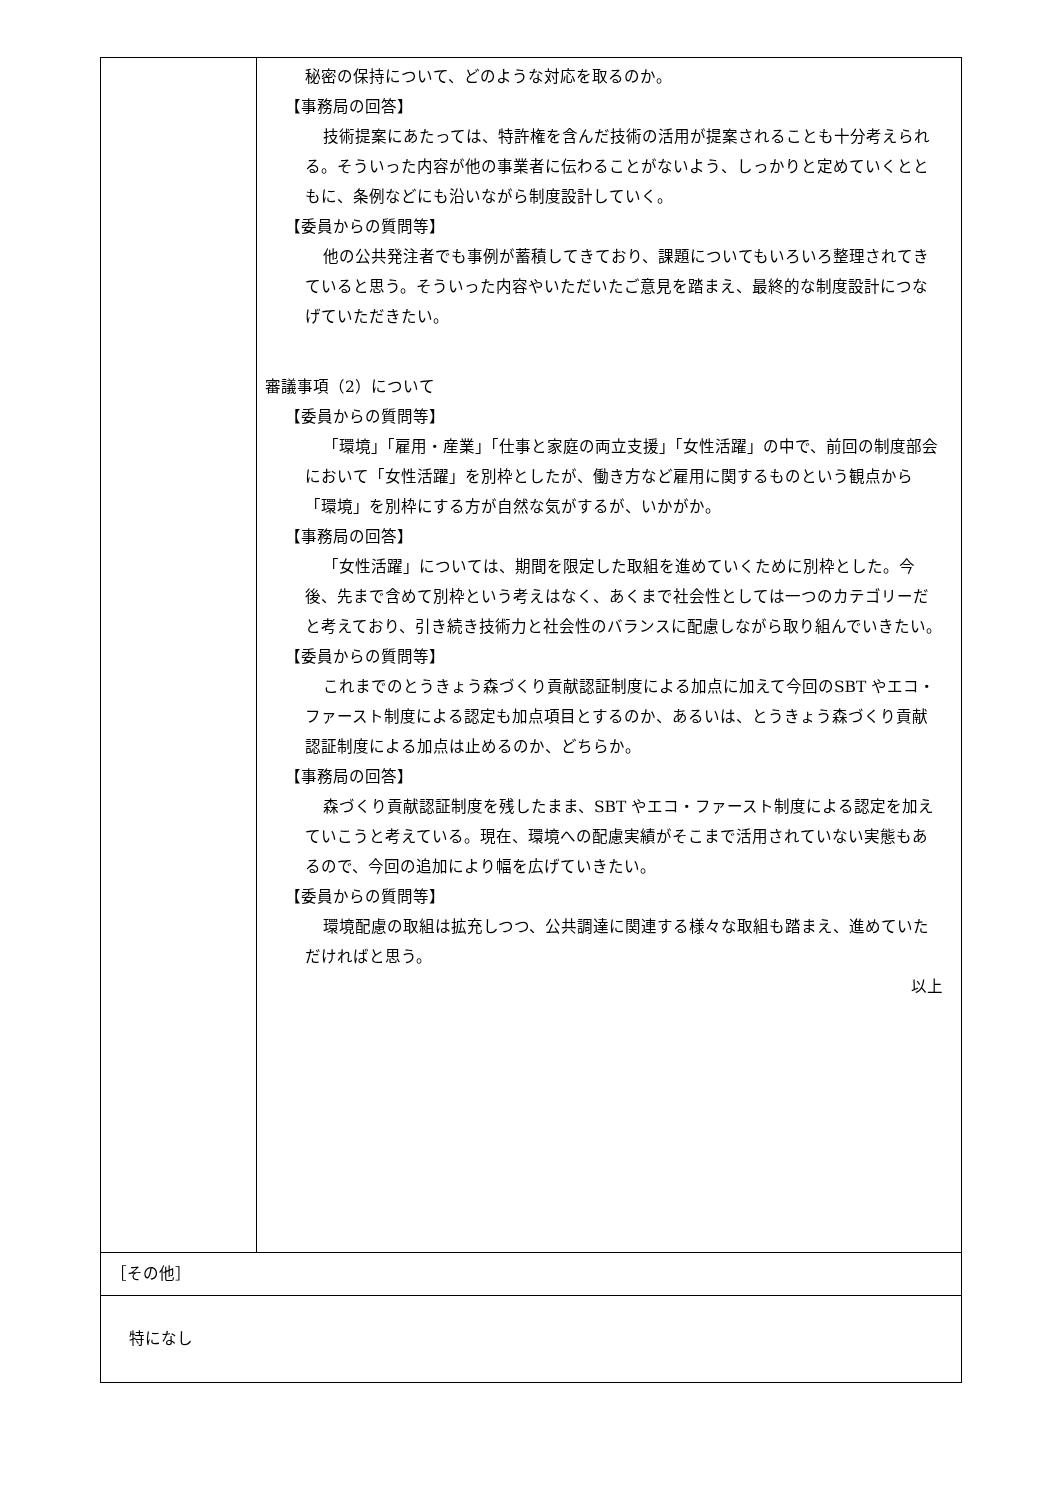| | 秘密の保持について、どのような対応を取るのか。 【事務局の回答】 技術提案にあたっては、特許権を含んだ技術の活用が提案されることも十分考えられる。そういった内容が他の事業者に伝わることがないよう、しっかりと定めていくとともに、条例などにも沿いながら制度設計していく。 【委員からの質問等】 他の公共発注者でも事例が蓄積してきており、課題についてもいろいろ整理されてきていると思う。そういった内容やいただいたご意見を踏まえ、最終的な制度設計につなげていただきたい。 審議事項（2）について 【委員からの質問等】 「環境」「雇用・産業」「仕事と家庭の両立支援」「女性活躍」の中で、前回の制度部会において「女性活躍」を別枠としたが、働き方など雇用に関するものという観点から「環境」を別枠にする方が自然な気がするが、いかがか。 【事務局の回答】 「女性活躍」については、期間を限定した取組を進めていくために別枠とした。今後、先まで含めて別枠という考えはなく、あくまで社会性としては一つのカテゴリーだと考えており、引き続き技術力と社会性のバランスに配慮しながら取り組んでいきたい。 【委員からの質問等】 これまでのとうきょう森づくり貢献認証制度による加点に加えて今回のSBT やエコ・ファースト制度による認定も加点項目とするのか、あるいは、とうきょう森づくり貢献認証制度による加点は止めるのか、どちらか。 【事務局の回答】 森づくり貢献認証制度を残したまま、SBT やエコ・ファースト制度による認定を加えていこうと考えている。現在、環境への配慮実績がそこまで活用されていない実態もあるので、今回の追加により幅を広げていきたい。 【委員からの質問等】 環境配慮の取組は拡充しつつ、公共調達に関連する様々な取組も踏まえ、進めていただければと思う。 以上 |
| ［その他］ | |
| 特になし | |